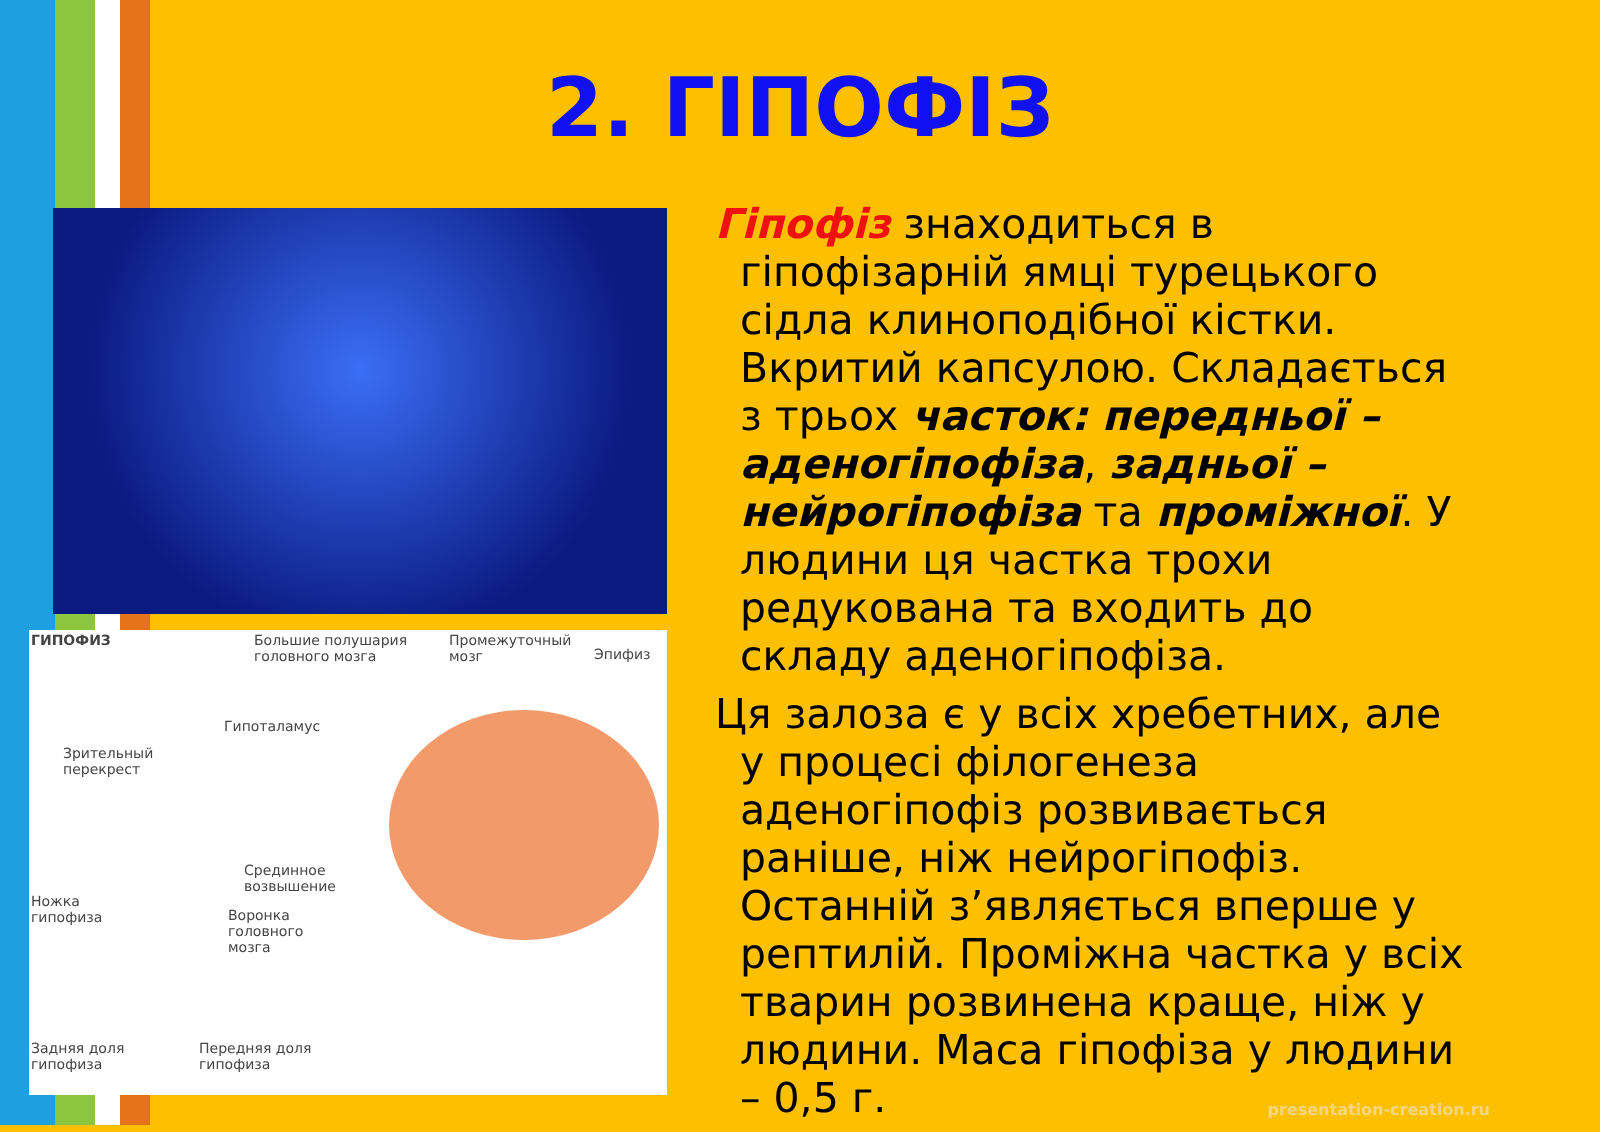2. ГІПОФІЗ
ГИПОФИЗ Большие полушария
головного мозга
Промежуточный
мозг Эпифиз
Гипоталамус
Зрительный
перекрест
Срединное
возвышение
Ножка
гипофиза Воронка
головного
мозга
Задняя доля
гипофиза
Передняя доля
гипофиза
Гіпофіз знаходиться в гіпофізарній ямці турецького сідла клиноподібної кістки. Вкритий капсулою. Складається з трьох часток: передньої – аденогіпофіза, задньої – нейрогіпофіза та проміжної. У людини ця частка трохи редукована та входить до складу аденогіпофіза.
Ця залоза є у всіх хребетних, але у процесі філогенеза аденогіпофіз розвивається раніше, ніж нейрогіпофіз. Останній з’являється вперше у рептилій. Проміжна частка у всіх тварин розвинена краще, ніж у людини. Маса гіпофіза у людини – 0,5 г.
presentation-creation.ru